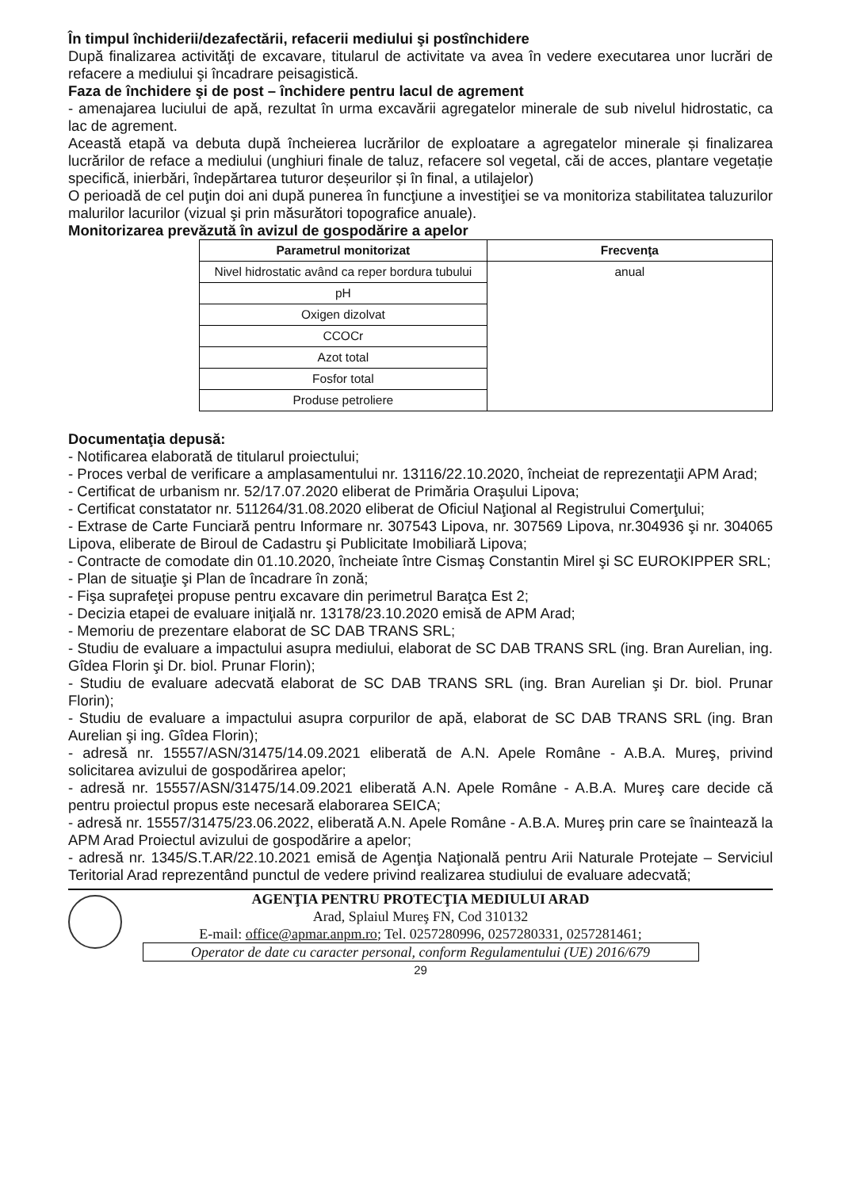În timpul închiderii/dezafectării, refacerii mediului şi postînchidere
După finalizarea activităţi de excavare, titularul de activitate va avea în vedere executarea unor lucrări de refacere a mediului şi încadrare peisagistică.
Faza de închidere şi de post – închidere pentru lacul de agrement
- amenajarea luciului de apă, rezultat în urma excavării agregatelor minerale de sub nivelul hidrostatic, ca lac de agrement.
Această etapă va debuta după încheierea lucrărilor de exploatare a agregatelor minerale și finalizarea lucrărilor de reface a mediului (unghiuri finale de taluz, refacere sol vegetal, căi de acces, plantare vegetație specifică, inierbări, îndepărtarea tuturor deșeurilor și în final, a utilajelor)
O perioadă de cel puţin doi ani după punerea în funcţiune a investiţiei se va monitoriza stabilitatea taluzurilor malurilor lacurilor (vizual şi prin măsurători topografice anuale).
Monitorizarea prevăzută în avizul de gospodărire a apelor
| Parametrul monitorizat | Frecvenţa |
| --- | --- |
| Nivel hidrostatic având ca reper bordura tubului | anual |
| pH | |
| Oxigen dizolvat | |
| CCOCr | |
| Azot total | |
| Fosfor total | |
| Produse petroliere | |
Documentaţia depusă:
- Notificarea elaborată de titularul proiectului;
- Proces verbal de verificare a amplasamentului nr. 13116/22.10.2020, încheiat de reprezentaţii APM Arad;
- Certificat de urbanism nr. 52/17.07.2020 eliberat de Primăria Oraşului Lipova;
- Certificat constatator nr. 511264/31.08.2020 eliberat de Oficiul Naţional al Registrului Comerţului;
- Extrase de Carte Funciară pentru Informare nr. 307543 Lipova, nr. 307569 Lipova, nr.304936 şi nr. 304065 Lipova, eliberate de Biroul de Cadastru şi Publicitate Imobiliară Lipova;
- Contracte de comodate din 01.10.2020, încheiate între Cismaş Constantin Mirel şi SC EUROKIPPER SRL;
- Plan de situaţie şi Plan de încadrare în zonă;
- Fişa suprafeţei propuse pentru excavare din perimetrul Baraţca Est 2;
- Decizia etapei de evaluare iniţială nr. 13178/23.10.2020 emisă de APM Arad;
- Memoriu de prezentare elaborat de SC DAB TRANS SRL;
- Studiu de evaluare a impactului asupra mediului, elaborat de SC DAB TRANS SRL (ing. Bran Aurelian, ing. Gîdea Florin şi Dr. biol. Prunar Florin);
- Studiu de evaluare adecvată elaborat de SC DAB TRANS SRL (ing. Bran Aurelian şi Dr. biol. Prunar Florin);
- Studiu de evaluare a impactului asupra corpurilor de apă, elaborat de SC DAB TRANS SRL (ing. Bran Aurelian şi ing. Gîdea Florin);
- adresă nr. 15557/ASN/31475/14.09.2021 eliberată de A.N. Apele Române - A.B.A. Mureş, privind solicitarea avizului de gospodărirea apelor;
- adresă nr. 15557/ASN/31475/14.09.2021 eliberată A.N. Apele Române - A.B.A. Mureş care decide că pentru proiectul propus este necesară elaborarea SEICA;
- adresă nr. 15557/31475/23.06.2022, eliberată A.N. Apele Române - A.B.A. Mureş prin care se înaintează la APM Arad Proiectul avizului de gospodărire a apelor;
- adresă nr. 1345/S.T.AR/22.10.2021 emisă de Agenţia Naţională pentru Arii Naturale Protejate – Serviciul Teritorial Arad reprezentând punctul de vedere privind realizarea studiului de evaluare adecvată;
AGENŢIA PENTRU PROTECŢIA MEDIULUI ARAD
Arad, Splaiul Mureş FN, Cod 310132
E-mail: office@apmar.anpm.ro; Tel. 0257280996, 0257280331, 0257281461;
Operator de date cu caracter personal, conform Regulamentului (UE) 2016/679
29